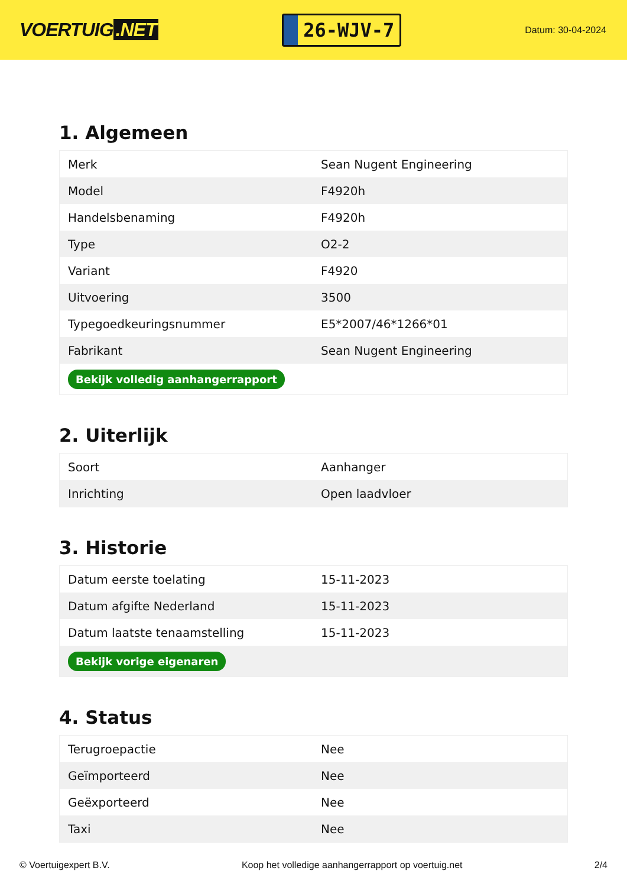VOERTUIG.NET
26-WJV-7
Datum: 30-04-2024
1. Algemeen
| Merk | Sean Nugent Engineering |
| Model | F4920h |
| Handelsbenaming | F4920h |
| Type | O2-2 |
| Variant | F4920 |
| Uitvoering | 3500 |
| Typegoedkeuringsnummer | E5*2007/46*1266*01 |
| Fabrikant | Sean Nugent Engineering |
| Bekijk volledig aanhangerrapport | |
2. Uiterlijk
| Soort | Aanhanger |
| Inrichting | Open laadvloer |
3. Historie
| Datum eerste toelating | 15-11-2023 |
| Datum afgifte Nederland | 15-11-2023 |
| Datum laatste tenaamstelling | 15-11-2023 |
| Bekijk vorige eigenaren | |
4. Status
| Terugroepactie | Nee |
| Geïmporteerd | Nee |
| Geëxporteerd | Nee |
| Taxi | Nee |
© Voertuigexpert B.V. Koop het volledige aanhangerrapport op voertuig.net 2/4